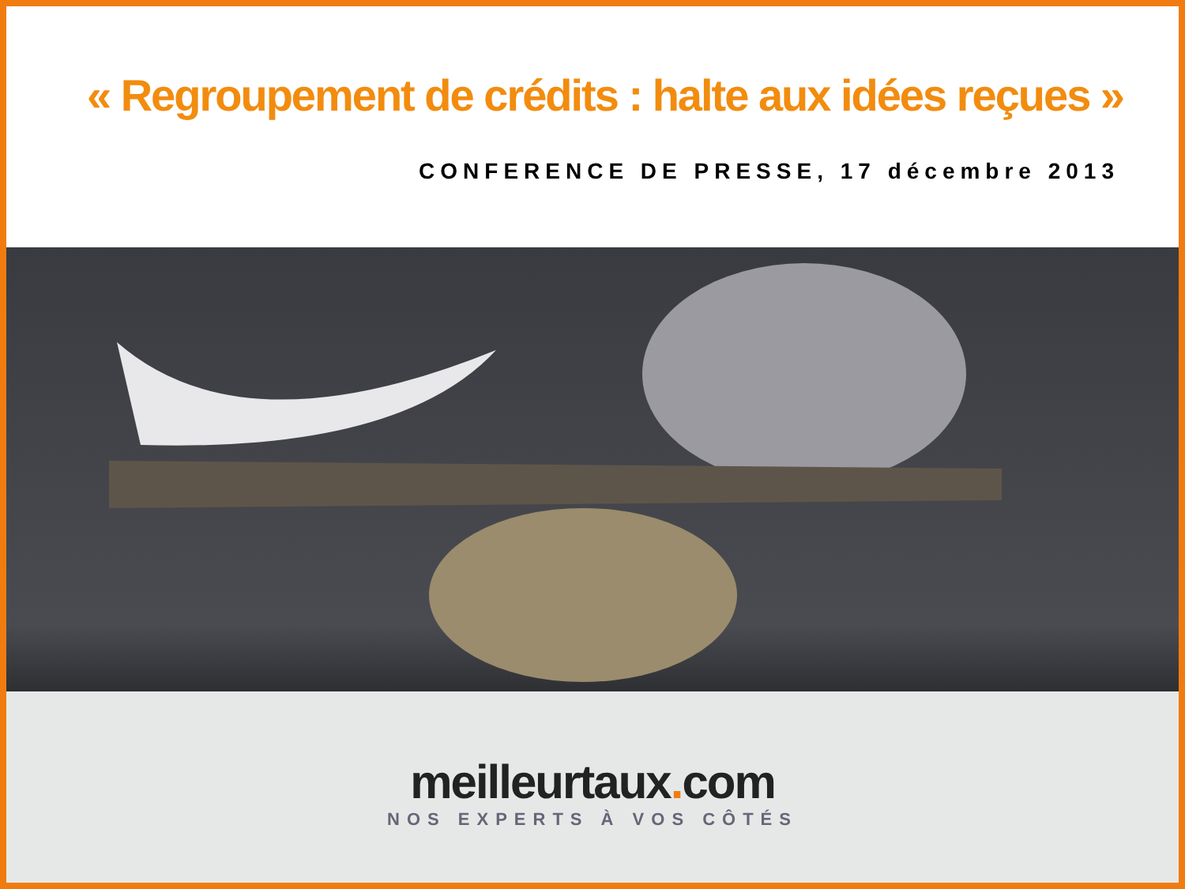« Regroupement de crédits : halte aux idées reçues »
CONFERENCE DE PRESSE, 17 décembre 2013
meilleurtaux. com
NOS EXPERTS À VOS CÔTÉS